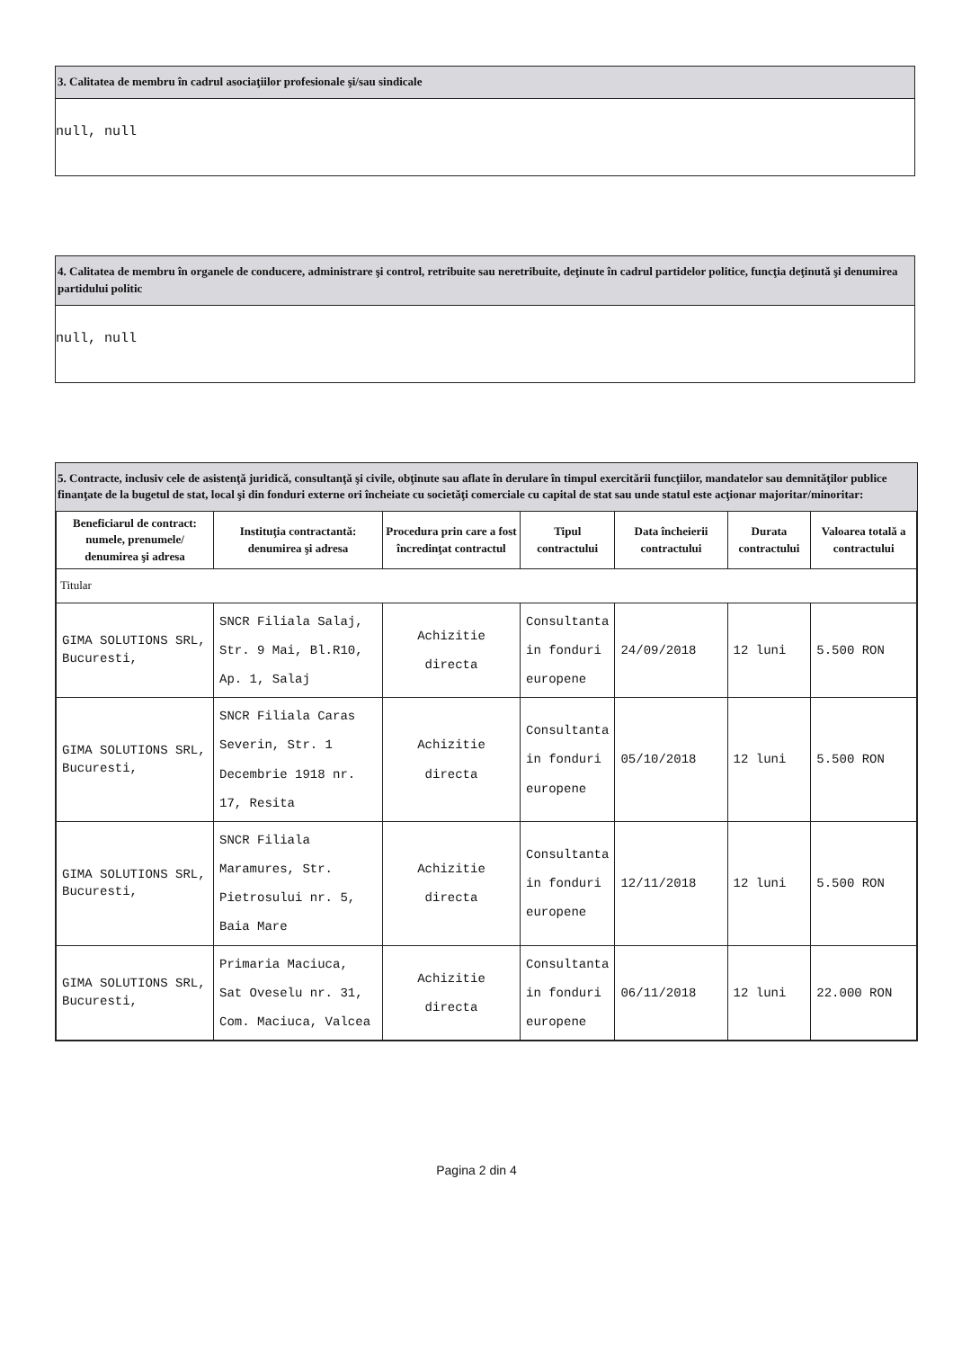3. Calitatea de membru în cadrul asociaţiilor profesionale şi/sau sindicale
null, null
4. Calitatea de membru în organele de conducere, administrare şi control, retribuite sau neretribuite, deţinute în cadrul partidelor politice, funcţia deţinută şi denumirea partidului politic
null, null
5. Contracte, inclusiv cele de asistenţă juridică, consultanţă şi civile, obţinute sau aflate în derulare în timpul exercitării funcţiilor, mandatelor sau demnităţilor publice finanţate de la bugetul de stat, local şi din fonduri externe ori încheiate cu societăţi comerciale cu capital de stat sau unde statul este acţionar majoritar/minoritar:
| Beneficiarul de contract: numele, prenumele/ denumirea şi adresa | Instituţia contractantă: denumirea şi adresa | Procedura prin care a fost încredinţat contractul | Tipul contractului | Data încheierii contractului | Durata contractului | Valoarea totală a contractului |
| --- | --- | --- | --- | --- | --- | --- |
| Titular | | | | | | |
| GIMA SOLUTIONS SRL, Bucuresti, | SNCR Filiala Salaj, Str. 9 Mai, Bl.R10, Ap. 1, Salaj | Achizitie directa | Consultanta in fonduri europene | 24/09/2018 | 12 luni | 5.500 RON |
| GIMA SOLUTIONS SRL, Bucuresti, | SNCR Filiala Caras Severin, Str. 1 Decembrie 1918 nr. 17, Resita | Achizitie directa | Consultanta in fonduri europene | 05/10/2018 | 12 luni | 5.500 RON |
| GIMA SOLUTIONS SRL, Bucuresti, | SNCR Filiala Maramures, Str. Pietrosului nr. 5, Baia Mare | Achizitie directa | Consultanta in fonduri europene | 12/11/2018 | 12 luni | 5.500 RON |
| GIMA SOLUTIONS SRL, Bucuresti, | Primaria Maciuca, Sat Oveselu nr. 31, Com. Maciuca, Valcea | Achizitie directa | Consultanta in fonduri europene | 06/11/2018 | 12 luni | 22.000 RON |
Pagina 2 din 4